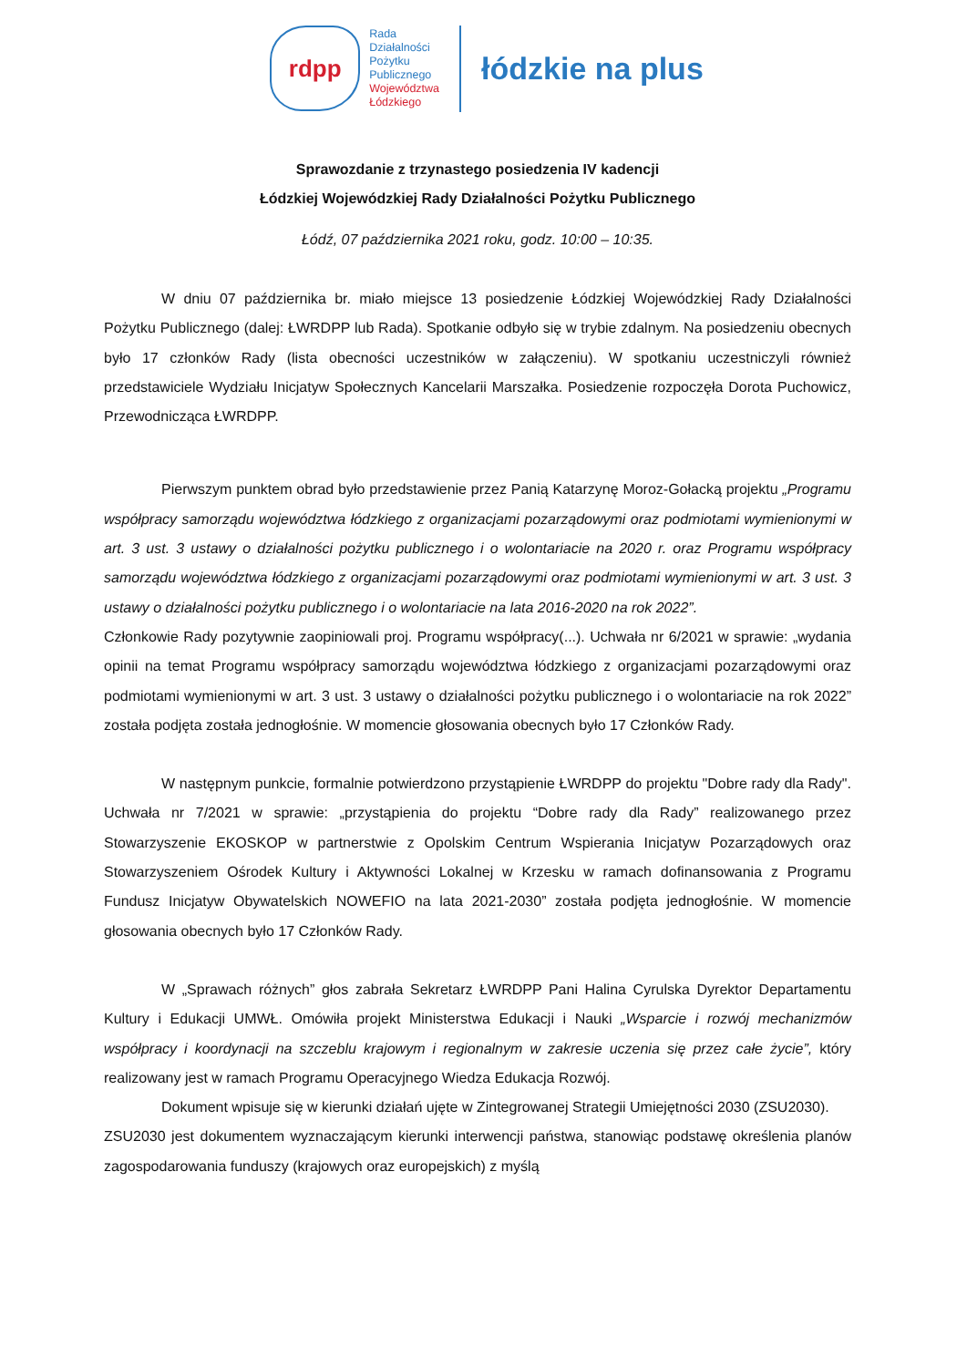rdpp
Rada
Działalności
Pożytku
Publicznego
Województwa
Łódzkiego
łódzkie na plus
Sprawozdanie z trzynastego posiedzenia IV kadencji
Łódzkiej Wojewódzkiej Rady Działalności Pożytku Publicznego
Łódź, 07 października 2021 roku, godz. 10:00 – 10:35.
W dniu 07 października br. miało miejsce 13 posiedzenie Łódzkiej Wojewódzkiej Rady Działalności Pożytku Publicznego (dalej: ŁWRDPP lub Rada). Spotkanie odbyło się w trybie zdalnym. Na posiedzeniu obecnych było 17 członków Rady (lista obecności uczestników w załączeniu). W spotkaniu uczestniczyli również przedstawiciele Wydziału Inicjatyw Społecznych Kancelarii Marszałka. Posiedzenie rozpoczęła Dorota Puchowicz, Przewodnicząca ŁWRDPP.
Pierwszym punktem obrad było przedstawienie przez Panią Katarzynę Moroz-Gołacką projektu „Programu współpracy samorządu województwa łódzkiego z organizacjami pozarządowymi oraz podmiotami wymienionymi w art. 3 ust. 3 ustawy o działalności pożytku publicznego i o wolontariacie na 2020 r. oraz Programu współpracy samorządu województwa łódzkiego z organizacjami pozarządowymi oraz podmiotami wymienionymi w art. 3 ust. 3 ustawy o działalności pożytku publicznego i o wolontariacie na lata 2016-2020 na rok 2022”.
Członkowie Rady pozytywnie zaopiniowali proj. Programu współpracy(...). Uchwała nr 6/2021 w sprawie: „wydania opinii na temat Programu współpracy samorządu województwa łódzkiego z organizacjami pozarządowymi oraz podmiotami wymienionymi w art. 3 ust. 3 ustawy o działalności pożytku publicznego i o wolontariacie na rok 2022” została podjęta została jednogłośnie. W momencie głosowania obecnych było 17 Członków Rady.
W następnym punkcie, formalnie potwierdzono przystąpienie ŁWRDPP do projektu "Dobre rady dla Rady". Uchwała nr 7/2021 w sprawie: „przystąpienia do projektu “Dobre rady dla Rady” realizowanego przez Stowarzyszenie EKOSKOP w partnerstwie z Opolskim Centrum Wspierania Inicjatyw Pozarządowych oraz Stowarzyszeniem Ośrodek Kultury i Aktywności Lokalnej w Krzesku w ramach dofinansowania z Programu Fundusz Inicjatyw Obywatelskich NOWEFIO na lata 2021-2030” została podjęta jednogłośnie. W momencie głosowania obecnych było 17 Członków Rady.
W „Sprawach różnych” głos zabrała Sekretarz ŁWRDPP Pani Halina Cyrulska Dyrektor Departamentu Kultury i Edukacji UMWŁ. Omówiła projekt Ministerstwa Edukacji i Nauki „Wsparcie i rozwój mechanizmów współpracy i koordynacji na szczeblu krajowym i regionalnym w zakresie uczenia się przez całe życie”, który realizowany jest w ramach Programu Operacyjnego Wiedza Edukacja Rozwój.
Dokument wpisuje się w kierunki działań ujęte w Zintegrowanej Strategii Umiejętności 2030 (ZSU2030).
ZSU2030 jest dokumentem wyznaczającym kierunki interwencji państwa, stanowiąc podstawę określenia planów zagospodarowania funduszy (krajowych oraz europejskich) z myślą